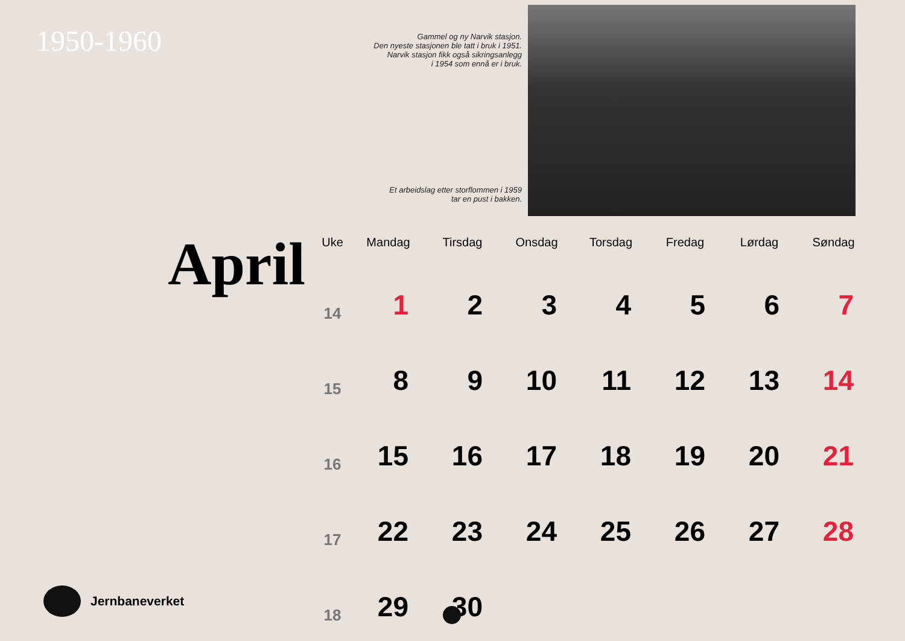1950-1960
Gammel og ny Narvik stasjon.
Den nyeste stasjonen ble tatt i bruk i 1951.
Narvik stasjon fikk også sikringsanlegg
i 1954 som ennå er i bruk.
Et arbeidslag etter storflommen i 1959
tar en pust i bakken.
April
| Uke | Mandag | Tirsdag | Onsdag | Torsdag | Fredag | Lørdag | Søndag |
| --- | --- | --- | --- | --- | --- | --- | --- |
| 14 | 1 | 2 | 3 | 4 | 5 | 6 | 7 |
| 15 | 8 | 9 | 10 | 11 | 12 | 13 | 14 |
| 16 | 15 | 16 | 17 | 18 | 19 | 20 | 21 |
| 17 | 22 | 23 | 24 | 25 | 26 | 27 | 28 |
| 18 | 29 | 30 | | | | | |
Jernbaneverket